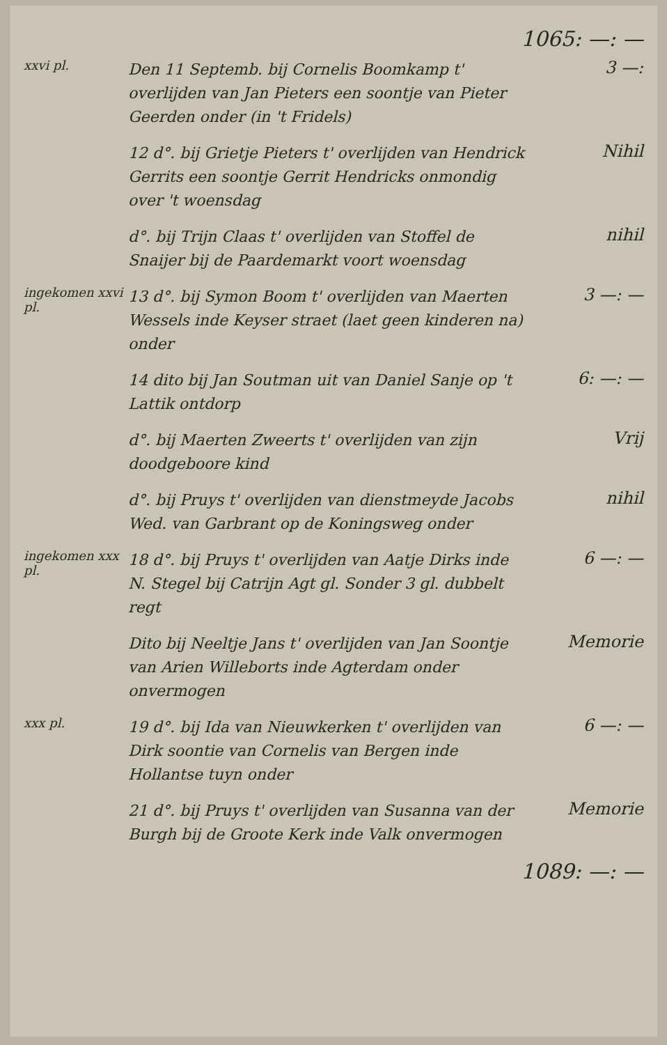1065: —: —
xxvi pl.
Den 11 Septemb. bij Cornelis Boomkamp t' overlijden van Jan Pieters een soontje van Pieter Geerden onder (in 't Fridels)
3 —:
12 d°. bij Grietje Pieters t' overlijden van Hendrick Gerrits een soontje Gerrit Hendricks onmondig over 't woensdag
Nihil
d°. bij Trijn Claas t' overlijden van Stoffel de Snaijer bij de Paardemarkt voort woensdag
nihil
ingekomen xxvi pl.
13 d°. bij Symon Boom t' overlijden van Maerten Wessels inde Keyser straet (laet geen kinderen na) onder
3 —: —
14 dito bij Jan Soutman uit van Daniel Sanje op 't Lattik ontdorp
6: —: —
d°. bij Maerten Zweerts t' overlijden van zijn doodgeboore kind
Vrij
d°. bij Pruys t' overlijden van dienstmeyde Jacobs Wed. van Garbrant op de Koningsweg onder
nihil
ingekomen xxx pl.
18 d°. bij Pruys t' overlijden van Aatje Dirks inde N. Stegel bij Catrijn Agt gl. Sonder 3 gl. dubbelt regt
6 —: —
Dito bij Neeltje Jans t' overlijden van Jan Soontje van Arien Willeborts inde Agterdam onder onvermogen
Memorie
xxx pl.
19 d°. bij Ida van Nieuwkerken t' overlijden van Dirk soontie van Cornelis van Bergen inde Hollantse tuyn onder
6 —: —
21 d°. bij Pruys t' overlijden van Susanna van der Burgh bij de Groote Kerk inde Valk onvermogen
Memorie
1089: —: —